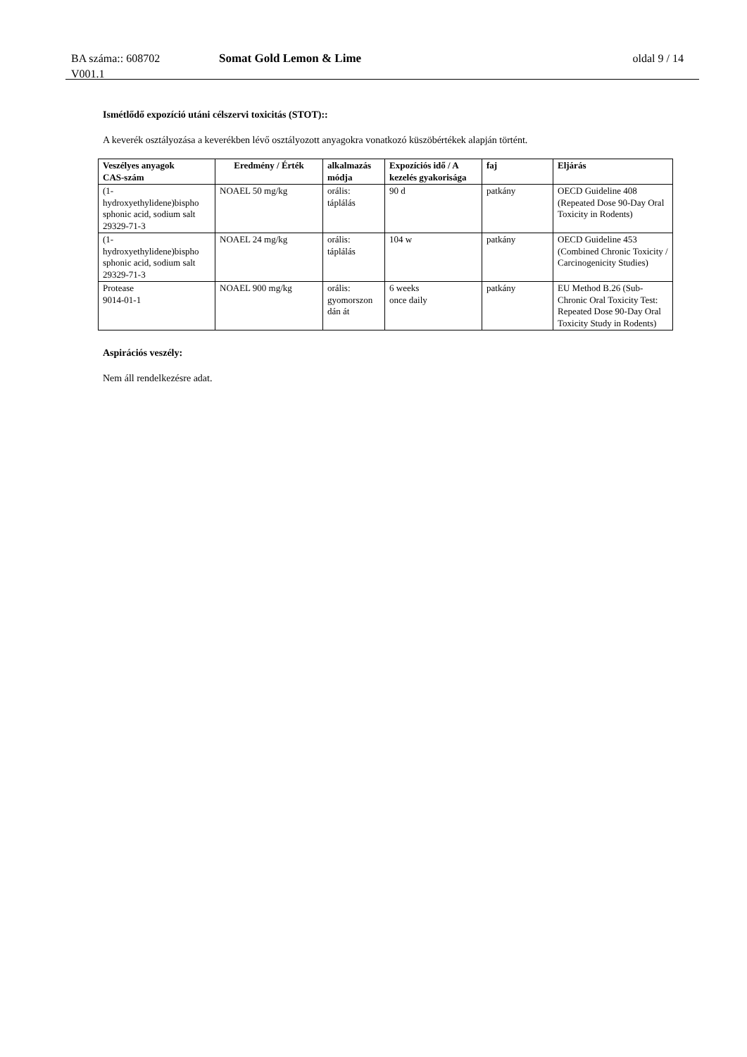BA száma:: 608702 Somat Gold Lemon & Lime oldal 9 / 14
V001.1
Ismétlődő expozíció utáni célszervi toxicitás (STOT)::
A keverék osztályozása a keverékben lévő osztályozott anyagokra vonatkozó küszöbértékek alapján történt.
| Veszélyes anyagok CAS-szám | Eredmény / Érték | alkalmazás módja | Expozíciós idő / A kezelés gyakorisága | faj | Eljárás |
| --- | --- | --- | --- | --- | --- |
| (1- hydroxyethylidene)bispho sphonic acid, sodium salt 29329-71-3 | NOAEL 50 mg/kg | orális: táplálás | 90 d | patkány | OECD Guideline 408 (Repeated Dose 90-Day Oral Toxicity in Rodents) |
| (1- hydroxyethylidene)bispho sphonic acid, sodium salt 29329-71-3 | NOAEL 24 mg/kg | orális: táplálás | 104 w | patkány | OECD Guideline 453 (Combined Chronic Toxicity / Carcinogenicity Studies) |
| Protease 9014-01-1 | NOAEL 900 mg/kg | orális: gyomorszon dán át | 6 weeks once daily | patkány | EU Method B.26 (Sub-Chronic Oral Toxicity Test: Repeated Dose 90-Day Oral Toxicity Study in Rodents) |
Aspirációs veszély:
Nem áll rendelkezésre adat.